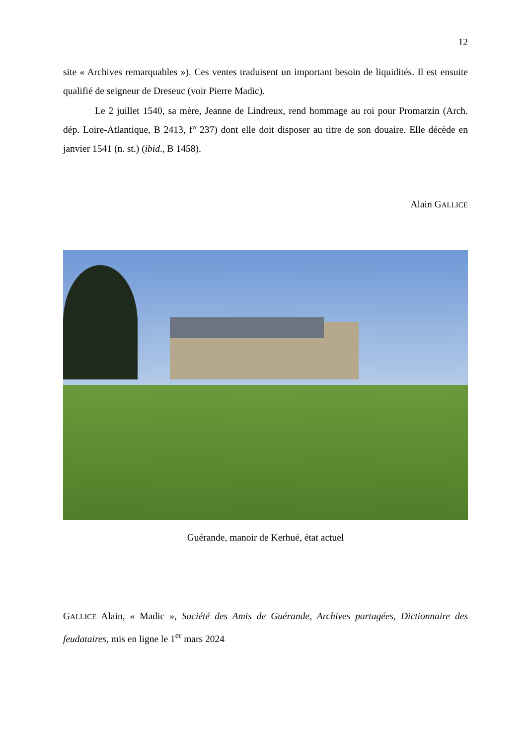12
site « Archives remarquables »). Ces ventes traduisent un important besoin de liquidités. Il est ensuite qualifié de seigneur de Dreseuc (voir Pierre Madic).
Le 2 juillet 1540, sa mère, Jeanne de Lindreux, rend hommage au roi pour Promarzin (Arch. dép. Loire-Atlantique, B 2413, f° 237) dont elle doit disposer au titre de son douaire. Elle décède en janvier 1541 (n. st.) (ibid., B 1458).
Alain GALLICE
Guérande, manoir de Kerhué, état actuel
GALLICE Alain, « Madic », Société des Amis de Guérande, Archives partagées, Dictionnaire des feudataires, mis en ligne le 1<sup>er</sup> mars 2024